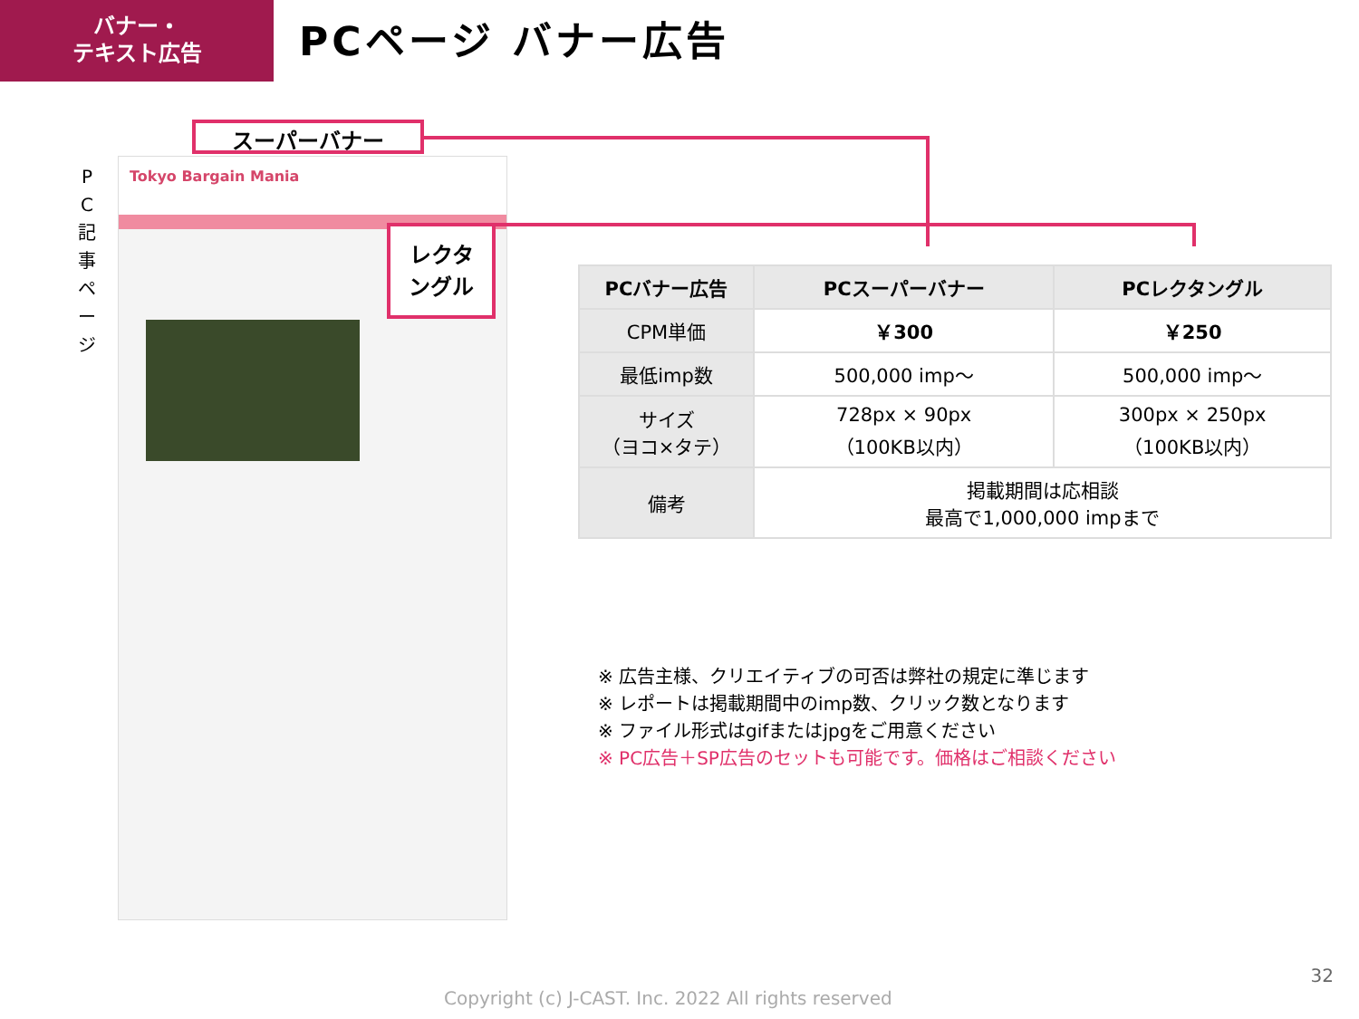バナー・
テキスト広告
PCページ バナー広告
P C 記 事 ペ ー ジ
Tokyo Bargain Mania
スーパーバナー
レクタ
ングル
| PCバナー広告 | PCスーパーバナー | PCレクタングル |
| --- | --- | --- |
| CPM単価 | ￥300 | ￥250 |
| 最低imp数 | 500,000 imp～ | 500,000 imp～ |
| サイズ （ヨコ×タテ） | 728px × 90px （100KB以内） | 300px × 250px （100KB以内） |
| 備考 | 掲載期間は応相談 最高で1,000,000 impまで | |
※ 広告主様、クリエイティブの可否は弊社の規定に準じます
※ レポートは掲載期間中のimp数、クリック数となります
※ ファイル形式はgifまたはjpgをご用意ください
※ PC広告＋SP広告のセットも可能です。価格はご相談ください
32
Copyright (c) J-CAST. Inc. 2022 All rights reserved